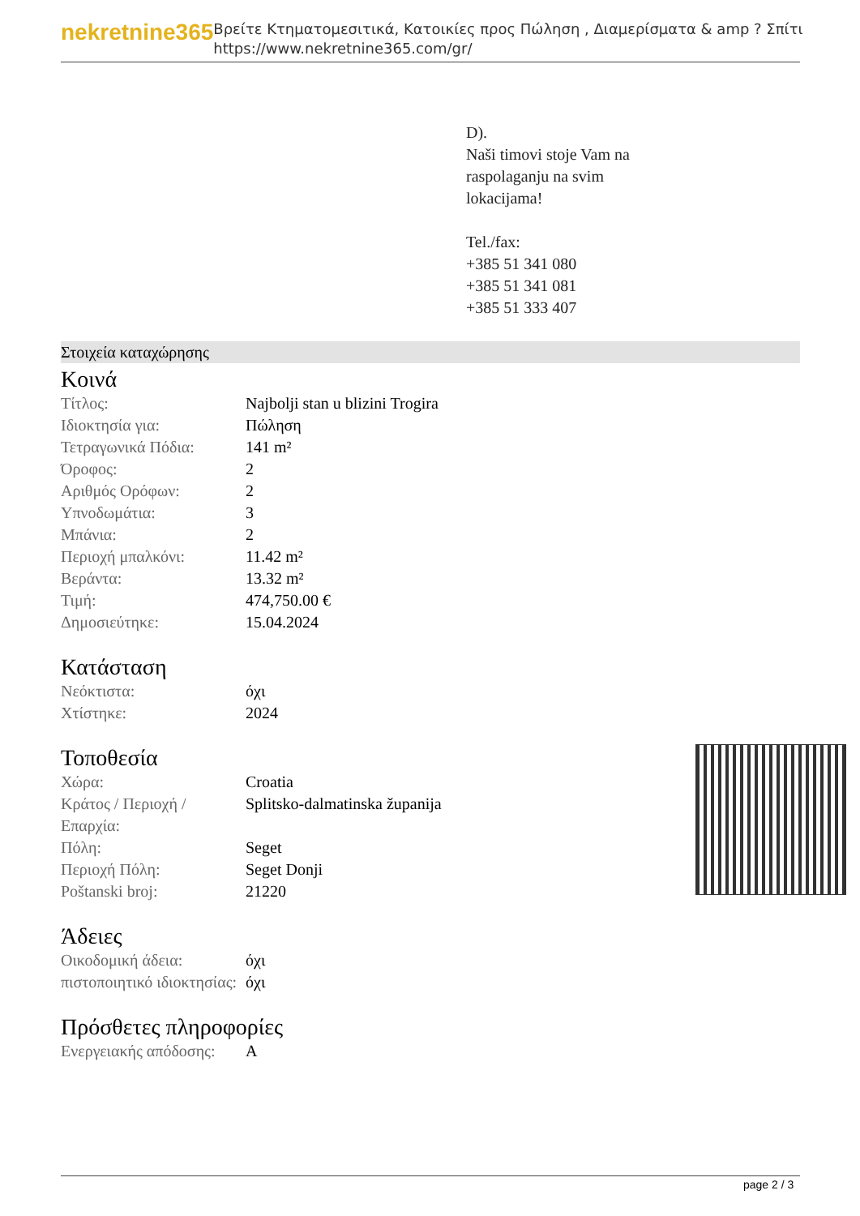nekretnine365
Βρείτε Κτηματομεσιτικά, Κατοικίες προς Πώληση , Διαμερίσματα & amp ? Σπίτι
https://www.nekretnine365.com/gr/
D).
Naši timovi stoje Vam na
raspolaganju na svim
lokacijama!
Tel./fax:
+385 51 341 080
+385 51 341 081
+385 51 333 407
Στοιχεία καταχώρησης
Κοινά
| Τίτλος: | Najbolji stan u blizini Trogira |
| Ιδιοκτησία για: | Πώληση |
| Τετραγωνικά Πόδια: | 141 m² |
| Όροφος: | 2 |
| Αριθμός Ορόφων: | 2 |
| Υπνοδωμάτια: | 3 |
| Μπάνια: | 2 |
| Περιοχή μπαλκόνι: | 11.42 m² |
| Βεράντα: | 13.32 m² |
| Τιμή: | 474,750.00 € |
| Δημοσιεύτηκε: | 15.04.2024 |
Κατάσταση
| Νεόκτιστα: | όχι |
| Χτίστηκε: | 2024 |
Τοποθεσία
| Χώρα: | Croatia |
| Κράτος / Περιοχή / Επαρχία: | Splitsko-dalmatinska županija |
| Πόλη: | Seget |
| Περιοχή Πόλη: | Seget Donji |
| Poštanski broj: | 21220 |
Άδειες
| Οικοδομική άδεια: | όχι |
| πιστοποιητικό ιδιοκτησίας: | όχι |
Πρόσθετες πληροφορίες
| Ενεργειακής απόδοσης: | A |
page 2 / 3